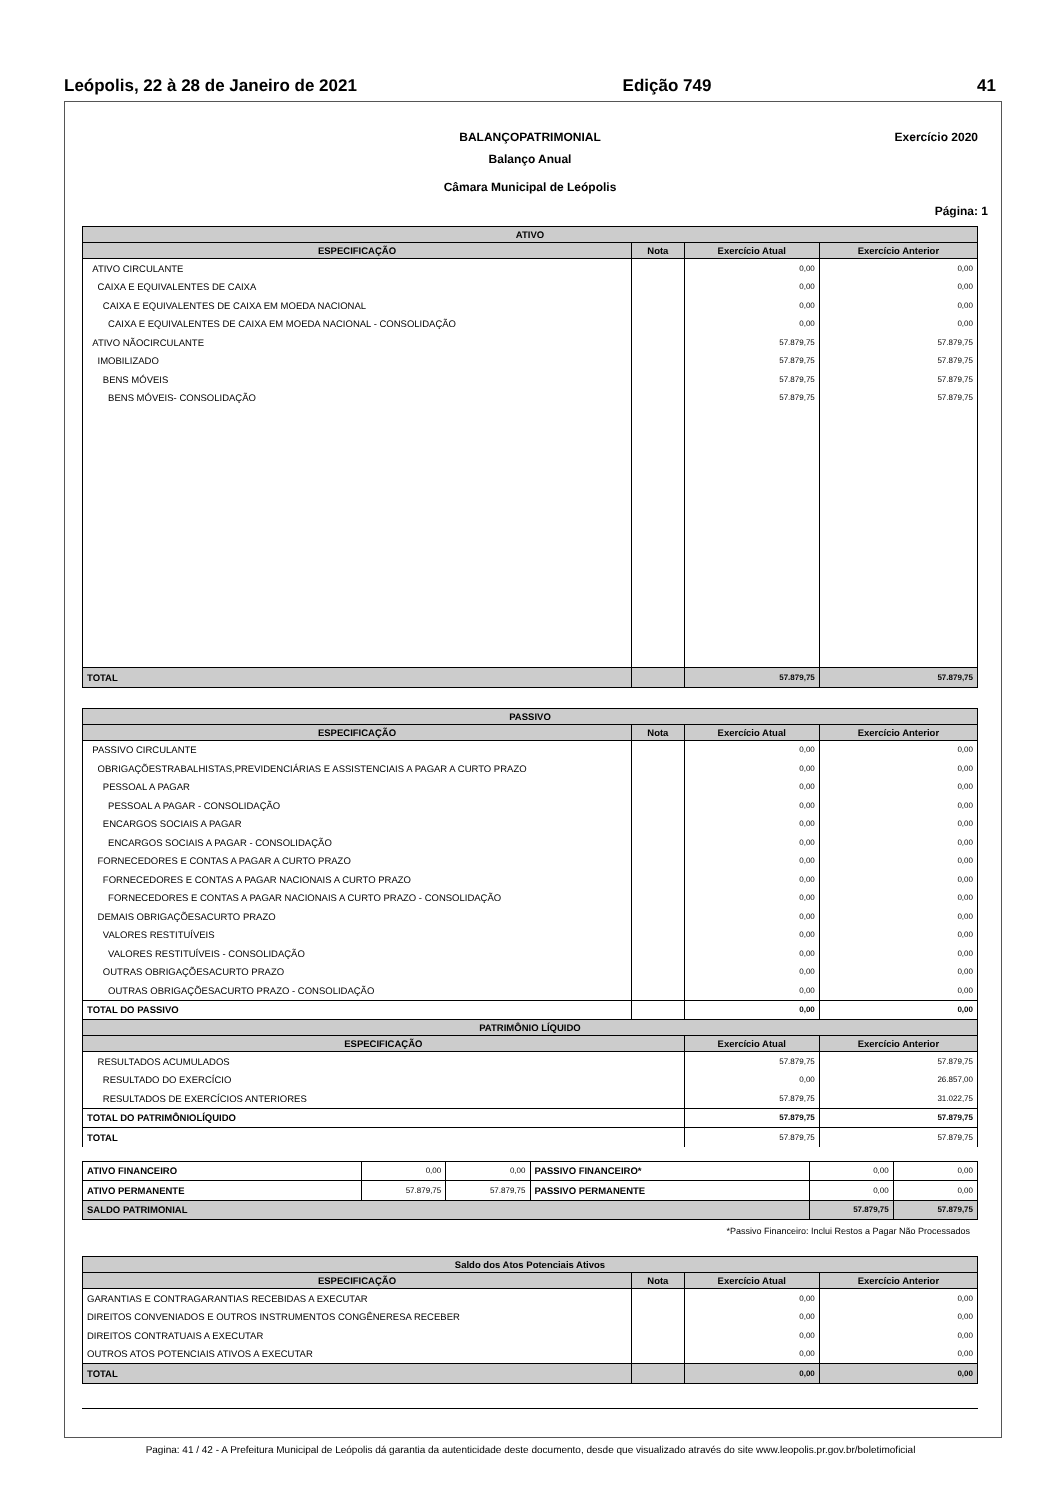Leópolis, 22 à 28 de Janeiro de 2021 Edição 749 41
BALANÇOPATRIMONIAL Exercício 2020
Balanço Anual
Câmara Municipal de Leópolis
Página: 1
| ATIVO | | | |
| --- | --- | --- | --- |
| ESPECIFICAÇÃO | Nota | Exercício Atual | Exercício Anterior |
| ATIVO CIRCULANTE | | 0,00 | 0,00 |
| CAIXA E EQUIVALENTES DE CAIXA | | 0,00 | 0,00 |
| CAIXA E EQUIVALENTES DE CAIXA EM MOEDA NACIONAL | | 0,00 | 0,00 |
| CAIXA E EQUIVALENTES DE CAIXA EM MOEDA NACIONAL - CONSOLIDAÇÃO | | 0,00 | 0,00 |
| ATIVO NÃOCIRCULANTE | | 57.879,75 | 57.879,75 |
| IMOBILIZADO | | 57.879,75 | 57.879,75 |
| BENS MÓVEIS | | 57.879,75 | 57.879,75 |
| BENS MÓVEIS- CONSOLIDAÇÃO | | 57.879,75 | 57.879,75 |
| TOTAL | | 57.879,75 | 57.879,75 |
| PASSIVO | | | |
| --- | --- | --- | --- |
| ESPECIFICAÇÃO | Nota | Exercício Atual | Exercício Anterior |
| PASSIVO CIRCULANTE | | 0,00 | 0,00 |
| OBRIGAÇÕESTRABALHISTAS,PREVIDENCIÁRIAS E ASSISTENCIAIS A PAGAR A CURTO PRAZO | | 0,00 | 0,00 |
| PESSOAL A PAGAR | | 0,00 | 0,00 |
| PESSOAL A PAGAR - CONSOLIDAÇÃO | | 0,00 | 0,00 |
| ENCARGOS SOCIAIS A PAGAR | | 0,00 | 0,00 |
| ENCARGOS SOCIAIS A PAGAR - CONSOLIDAÇÃO | | 0,00 | 0,00 |
| FORNECEDORES E CONTAS A PAGAR A CURTO PRAZO | | 0,00 | 0,00 |
| FORNECEDORES E CONTAS A PAGAR NACIONAIS A CURTO PRAZO | | 0,00 | 0,00 |
| FORNECEDORES E CONTAS A PAGAR NACIONAIS A CURTO PRAZO - CONSOLIDAÇÃO | | 0,00 | 0,00 |
| DEMAIS OBRIGAÇÕESACURTO PRAZO | | 0,00 | 0,00 |
| VALORES RESTITUÍVEIS | | 0,00 | 0,00 |
| VALORES RESTITUÍVEIS - CONSOLIDAÇÃO | | 0,00 | 0,00 |
| OUTRAS OBRIGAÇÕESACURTO PRAZO | | 0,00 | 0,00 |
| OUTRAS OBRIGAÇÕESACURTO PRAZO - CONSOLIDAÇÃO | | 0,00 | 0,00 |
| TOTAL DO PASSIVO | | 0,00 | 0,00 |
| PATRIMÔNIO LÍQUIDO | | | |
| ESPECIFICAÇÃO | | Exercício Atual | Exercício Anterior |
| RESULTADOS ACUMULADOS | | 57.879,75 | 57.879,75 |
| RESULTADO DO EXERCÍCIO | | 0,00 | 26.857,00 |
| RESULTADOS DE EXERCÍCIOS ANTERIORES | | 57.879,75 | 31.022,75 |
| TOTAL DO PATRIMÔNIOLÍQUIDO | | 57.879,75 | 57.879,75 |
| TOTAL | | 57.879,75 | 57.879,75 |
| ATIVO FINANCEIRO | 0,00 | 0,00 | PASSIVO FINANCEIRO* | 0,00 | 0,00 |
| ATIVO PERMANENTE | 57.879,75 | 57.879,75 | PASSIVO PERMANENTE | 0,00 | 0,00 |
| SALDO PATRIMONIAL | | | | 57.879,75 | 57.879,75 |
*Passivo Financeiro: Inclui Restos a Pagar Não Processados
| Saldo dos Atos Potenciais Ativos | | | |
| --- | --- | --- | --- |
| ESPECIFICAÇÃO | Nota | Exercício Atual | Exercício Anterior |
| GARANTIAS E CONTRAGARANTIAS RECEBIDAS A EXECUTAR | | 0,00 | 0,00 |
| DIREITOS CONVENIADOS E OUTROS INSTRUMENTOS CONGÊNERESA RECEBER | | 0,00 | 0,00 |
| DIREITOS CONTRATUAIS A EXECUTAR | | 0,00 | 0,00 |
| OUTROS ATOS POTENCIAIS ATIVOS A EXECUTAR | | 0,00 | 0,00 |
| TOTAL | | 0,00 | 0,00 |
Pagina: 41 / 42 - A Prefeitura Municipal de Leópolis dá garantia da autenticidade deste documento, desde que visualizado através do site www.leopolis.pr.gov.br/boletimoficial